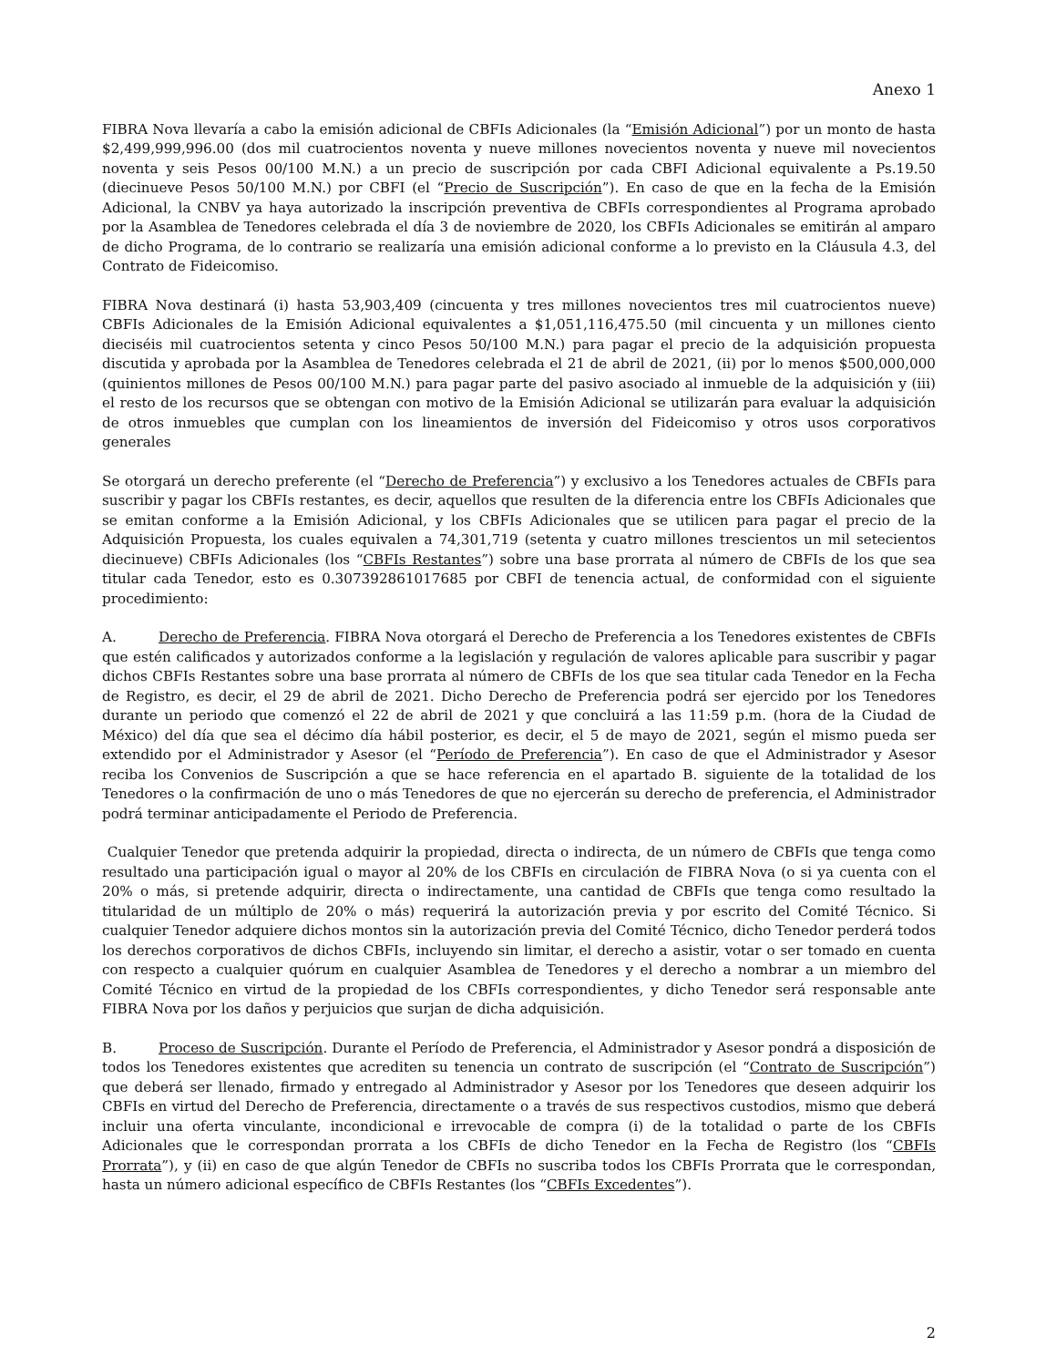Anexo 1
FIBRA Nova llevaría a cabo la emisión adicional de CBFIs Adicionales (la “Emisión Adicional”) por un monto de hasta $2,499,999,996.00 (dos mil cuatrocientos noventa y nueve millones novecientos noventa y nueve mil novecientos noventa y seis Pesos 00/100 M.N.) a un precio de suscripción por cada CBFI Adicional equivalente a Ps.19.50 (diecinueve Pesos 50/100 M.N.) por CBFI (el “Precio de Suscripción”). En caso de que en la fecha de la Emisión Adicional, la CNBV ya haya autorizado la inscripción preventiva de CBFIs correspondientes al Programa aprobado por la Asamblea de Tenedores celebrada el día 3 de noviembre de 2020, los CBFIs Adicionales se emitirán al amparo de dicho Programa, de lo contrario se realizaría una emisión adicional conforme a lo previsto en la Cláusula 4.3, del Contrato de Fideicomiso.
FIBRA Nova destinará (i) hasta 53,903,409 (cincuenta y tres millones novecientos tres mil cuatrocientos nueve) CBFIs Adicionales de la Emisión Adicional equivalentes a $1,051,116,475.50 (mil cincuenta y un millones ciento dieciséis mil cuatrocientos setenta y cinco Pesos 50/100 M.N.) para pagar el precio de la adquisición propuesta discutida y aprobada por la Asamblea de Tenedores celebrada el 21 de abril de 2021, (ii) por lo menos $500,000,000 (quinientos millones de Pesos 00/100 M.N.) para pagar parte del pasivo asociado al inmueble de la adquisición y (iii) el resto de los recursos que se obtengan con motivo de la Emisión Adicional se utilizarán para evaluar la adquisición de otros inmuebles que cumplan con los lineamientos de inversión del Fideicomiso y otros usos corporativos generales
Se otorgará un derecho preferente (el “Derecho de Preferencia”) y exclusivo a los Tenedores actuales de CBFIs para suscribir y pagar los CBFIs restantes, es decir, aquellos que resulten de la diferencia entre los CBFIs Adicionales que se emitan conforme a la Emisión Adicional, y los CBFIs Adicionales que se utilicen para pagar el precio de la Adquisición Propuesta, los cuales equivalen a 74,301,719 (setenta y cuatro millones trescientos un mil setecientos diecinueve) CBFIs Adicionales (los “CBFIs Restantes”) sobre una base prorrata al número de CBFIs de los que sea titular cada Tenedor, esto es 0.307392861017685 por CBFI de tenencia actual, de conformidad con el siguiente procedimiento:
A. Derecho de Preferencia. FIBRA Nova otorgará el Derecho de Preferencia a los Tenedores existentes de CBFIs que estén calificados y autorizados conforme a la legislación y regulación de valores aplicable para suscribir y pagar dichos CBFIs Restantes sobre una base prorrata al número de CBFIs de los que sea titular cada Tenedor en la Fecha de Registro, es decir, el 29 de abril de 2021. Dicho Derecho de Preferencia podrá ser ejercido por los Tenedores durante un periodo que comenzó el 22 de abril de 2021 y que concluirá a las 11:59 p.m. (hora de la Ciudad de México) del día que sea el décimo día hábil posterior, es decir, el 5 de mayo de 2021, según el mismo pueda ser extendido por el Administrador y Asesor (el “Período de Preferencia”). En caso de que el Administrador y Asesor reciba los Convenios de Suscripción a que se hace referencia en el apartado B. siguiente de la totalidad de los Tenedores o la confirmación de uno o más Tenedores de que no ejercerán su derecho de preferencia, el Administrador podrá terminar anticipadamente el Periodo de Preferencia.
Cualquier Tenedor que pretenda adquirir la propiedad, directa o indirecta, de un número de CBFIs que tenga como resultado una participación igual o mayor al 20% de los CBFIs en circulación de FIBRA Nova (o si ya cuenta con el 20% o más, si pretende adquirir, directa o indirectamente, una cantidad de CBFIs que tenga como resultado la titularidad de un múltiplo de 20% o más) requerirá la autorización previa y por escrito del Comité Técnico. Si cualquier Tenedor adquiere dichos montos sin la autorización previa del Comité Técnico, dicho Tenedor perderá todos los derechos corporativos de dichos CBFIs, incluyendo sin limitar, el derecho a asistir, votar o ser tomado en cuenta con respecto a cualquier quórum en cualquier Asamblea de Tenedores y el derecho a nombrar a un miembro del Comité Técnico en virtud de la propiedad de los CBFIs correspondientes, y dicho Tenedor será responsable ante FIBRA Nova por los daños y perjuicios que surjan de dicha adquisición.
B. Proceso de Suscripción. Durante el Período de Preferencia, el Administrador y Asesor pondrá a disposición de todos los Tenedores existentes que acrediten su tenencia un contrato de suscripción (el “Contrato de Suscripción”) que deberá ser llenado, firmado y entregado al Administrador y Asesor por los Tenedores que deseen adquirir los CBFIs en virtud del Derecho de Preferencia, directamente o a través de sus respectivos custodios, mismo que deberá incluir una oferta vinculante, incondicional e irrevocable de compra (i) de la totalidad o parte de los CBFIs Adicionales que le correspondan prorrata a los CBFIs de dicho Tenedor en la Fecha de Registro (los “CBFIs Prorrata”), y (ii) en caso de que algún Tenedor de CBFIs no suscriba todos los CBFIs Prorrata que le correspondan, hasta un número adicional específico de CBFIs Restantes (los “CBFIs Excedentes”).
2